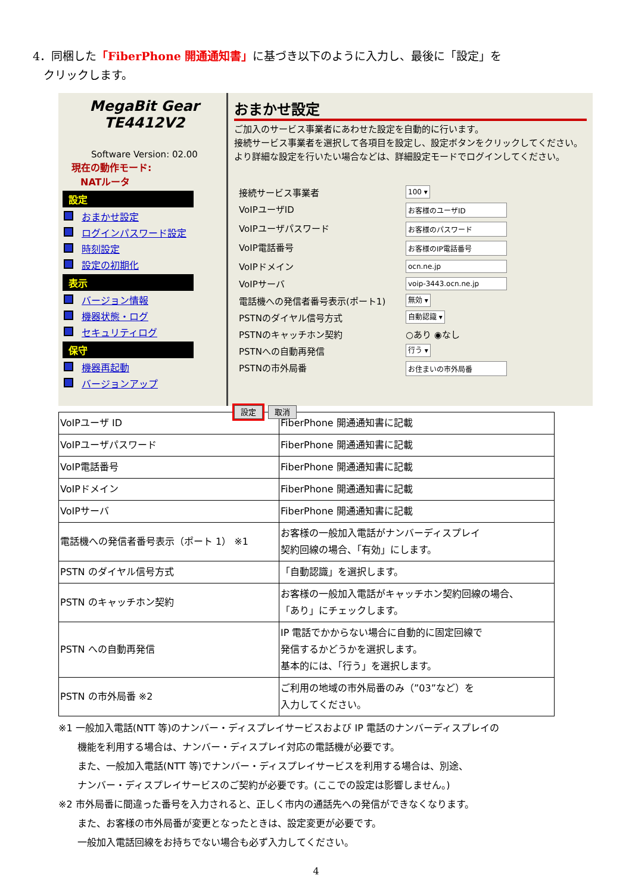4．同梱した「FiberPhone 開通通知書」に基づき以下のように入力し、最後に「設定」を
クリックします。
MegaBit Gear
TE4412V2
Software Version: 02.00
現在の動作モード:
NATルータ
設定
おまかせ設定
ログインパスワード設定
時刻設定
設定の初期化
表示
バージョン情報
機器状態・ログ
セキュリティログ
保守
機器再起動
バージョンアップ
おまかせ設定
ご加入のサービス事業者にあわせた設定を自動的に行います。
接続サービス事業者を選択して各項目を設定し、設定ボタンをクリックしてください。
より詳細な設定を行いたい場合などは、詳細設定モードでログインしてください。
接続サービス事業者
100 ▾
VoIPユーザID
お客様のユーザID
VoIPユーザパスワード
お客様のパスワード
VoIP電話番号
お客様のIP電話番号
VoIPドメイン
ocn.ne.jp
VoIPサーバ
voip-3443.ocn.ne.jp
電話機への発信者番号表示(ポート1)
無効 ▾
PSTNのダイヤル信号方式
自動認識 ▾
PSTNのキャッチホン契約
○あり ◉なし
PSTNへの自動再発信
行う ▾
PSTNの市外局番
お住まいの市外局番
設定 取消
| VoIPユーザ ID | FiberPhone 開通通知書に記載 |
| VoIPユーザパスワード | FiberPhone 開通通知書に記載 |
| VoIP電話番号 | FiberPhone 開通通知書に記載 |
| VoIPドメイン | FiberPhone 開通通知書に記載 |
| VoIPサーバ | FiberPhone 開通通知書に記載 |
| 電話機への発信者番号表示（ポート 1） ※1 | お客様の一般加入電話がナンバーディスプレイ 契約回線の場合、「有効」にします。 |
| PSTN のダイヤル信号方式 | 「自動認識」を選択します。 |
| PSTN のキャッチホン契約 | お客様の一般加入電話がキャッチホン契約回線の場合、 「あり」にチェックします。 |
| PSTN への自動再発信 | IP 電話でかからない場合に自動的に固定回線で 発信するかどうかを選択します。 基本的には、「行う」を選択します。 |
| PSTN の市外局番 ※2 | ご利用の地域の市外局番のみ（”03”など）を 入力してください。 |
※1 一般加入電話(NTT 等)のナンバー・ディスプレイサービスおよび IP 電話のナンバーディスプレイの
機能を利用する場合は、ナンバー・ディスプレイ対応の電話機が必要です。
また、一般加入電話(NTT 等)でナンバー・ディスプレイサービスを利用する場合は、別途、
ナンバー・ディスプレイサービスのご契約が必要です。(ここでの設定は影響しません。)
※2 市外局番に間違った番号を入力されると、正しく市内の通話先への発信ができなくなります。
また、お客様の市外局番が変更となったときは、設定変更が必要です。
一般加入電話回線をお持ちでない場合も必ず入力してください。
4